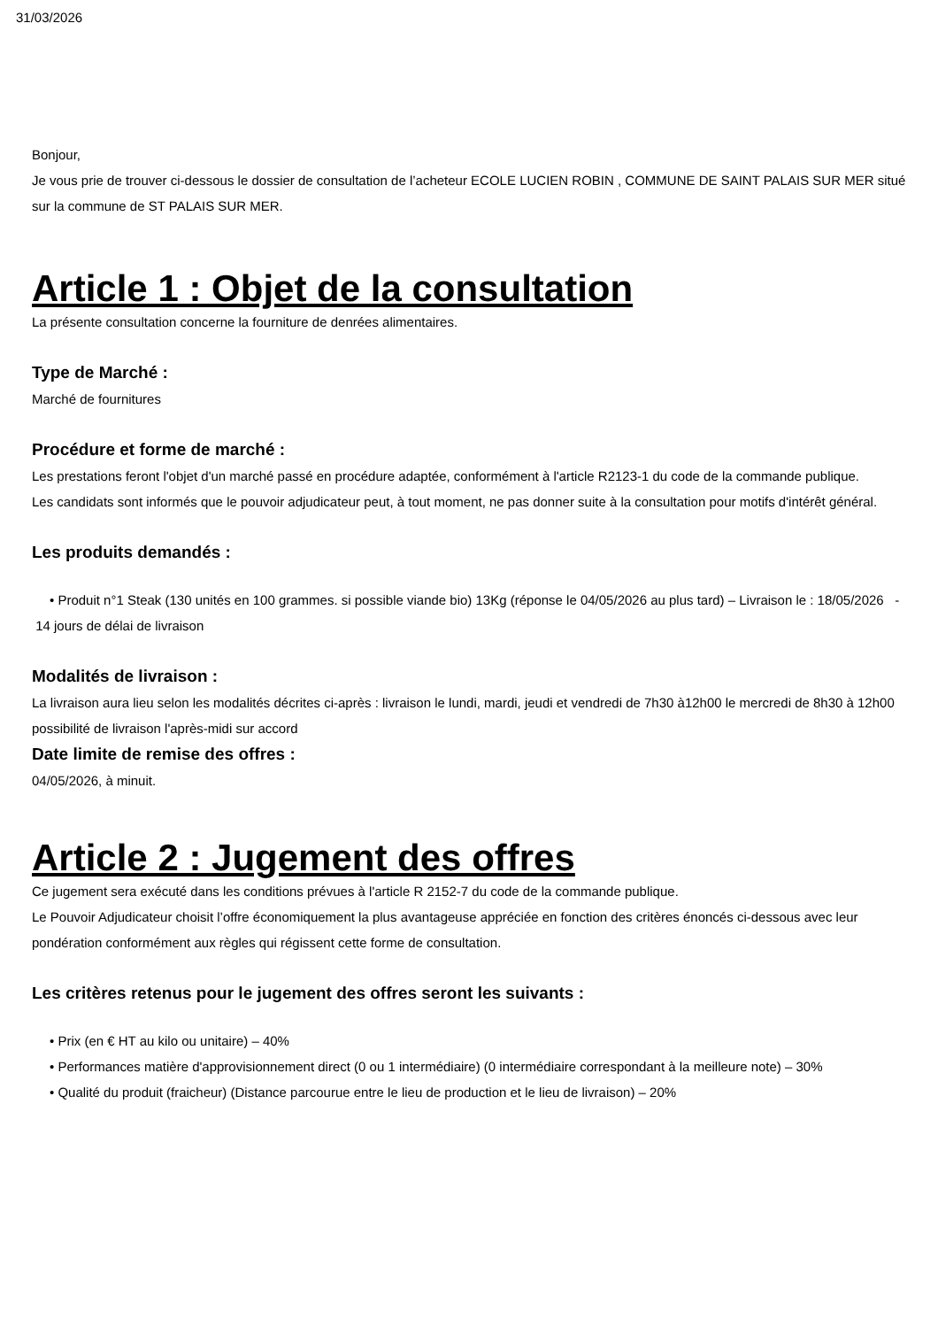31/03/2026
Bonjour,
Je vous prie de trouver ci-dessous le dossier de consultation de l’acheteur ECOLE LUCIEN ROBIN , COMMUNE DE SAINT PALAIS SUR MER situé sur la commune de ST PALAIS SUR MER.
Article 1 : Objet de la consultation
La présente consultation concerne la fourniture de denrées alimentaires.
Type de Marché :
Marché de fournitures
Procédure et forme de marché :
Les prestations feront l'objet d'un marché passé en procédure adaptée, conformément à l'article R2123-1 du code de la commande publique.
Les candidats sont informés que le pouvoir adjudicateur peut, à tout moment, ne pas donner suite à la consultation pour motifs d'intérêt général.
Les produits demandés :
• Produit n°1 Steak (130 unités en 100 grammes. si possible viande bio) 13Kg (réponse le 04/05/2026 au plus tard) – Livraison le : 18/05/2026 - 14 jours de délai de livraison
Modalités de livraison :
La livraison aura lieu selon les modalités décrites ci-après : livraison le lundi, mardi, jeudi et vendredi de 7h30 à12h00 le mercredi de 8h30 à 12h00 possibilité de livraison l'après-midi sur accord
Date limite de remise des offres :
04/05/2026, à minuit.
Article 2 : Jugement des offres
Ce jugement sera exécuté dans les conditions prévues à l'article R 2152-7 du code de la commande publique.
Le Pouvoir Adjudicateur choisit l’offre économiquement la plus avantageuse appréciée en fonction des critères énoncés ci-dessous avec leur pondération conformément aux règles qui régissent cette forme de consultation.
Les critères retenus pour le jugement des offres seront les suivants :
• Prix (en € HT au kilo ou unitaire) – 40%
• Performances matière d'approvisionnement direct (0 ou 1 intermédiaire) (0 intermédiaire correspondant à la meilleure note) – 30%
• Qualité du produit (fraicheur) (Distance parcourue entre le lieu de production et le lieu de livraison) – 20%